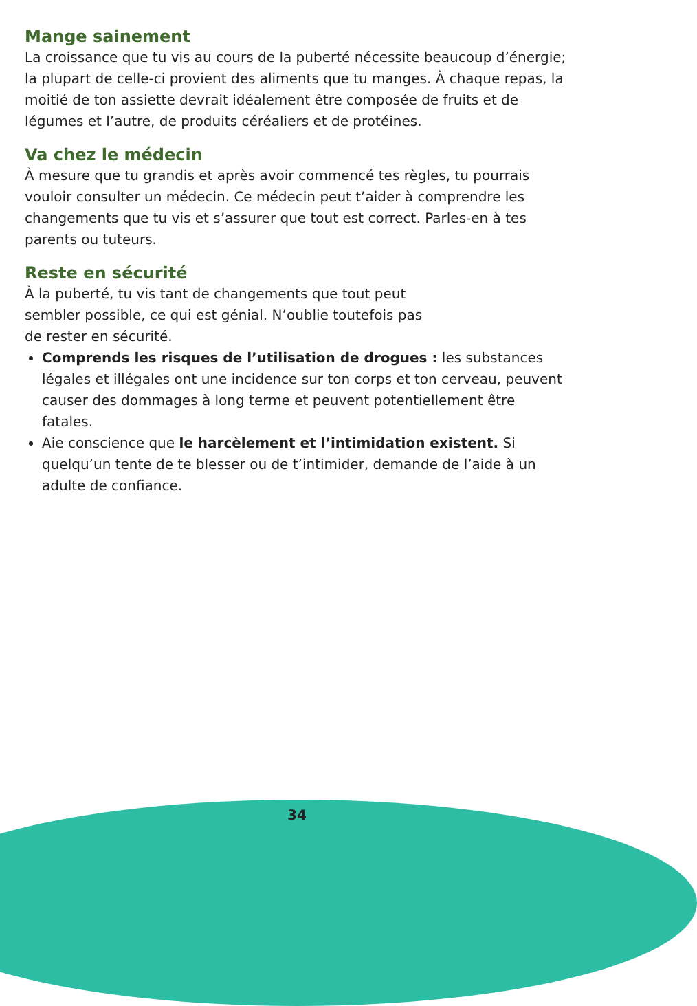Mange sainement
La croissance que tu vis au cours de la puberté nécessite beaucoup d’énergie; la plupart de celle-ci provient des aliments que tu manges. À chaque repas, la moitié de ton assiette devrait idéalement être composée de fruits et de légumes et l’autre, de produits céréaliers et de protéines.
Va chez le médecin
À mesure que tu grandis et après avoir commencé tes règles, tu pourrais vouloir consulter un médecin. Ce médecin peut t’aider à comprendre les changements que tu vis et s’assurer que tout est correct. Parles-en à tes parents ou tuteurs.
Reste en sécurité
À la puberté, tu vis tant de changements que tout peut
sembler possible, ce qui est génial. N’oublie toutefois pas
de rester en sécurité.
Comprends les risques de l’utilisation de drogues : les substances légales et illégales ont une incidence sur ton corps et ton cerveau, peuvent causer des dommages à long terme et peuvent potentiellement être fatales.
Aie conscience que le harcèlement et l’intimidation existent. Si quelqu’un tente de te blesser ou de t’intimider, demande de l’aide à un adulte de confiance.
34